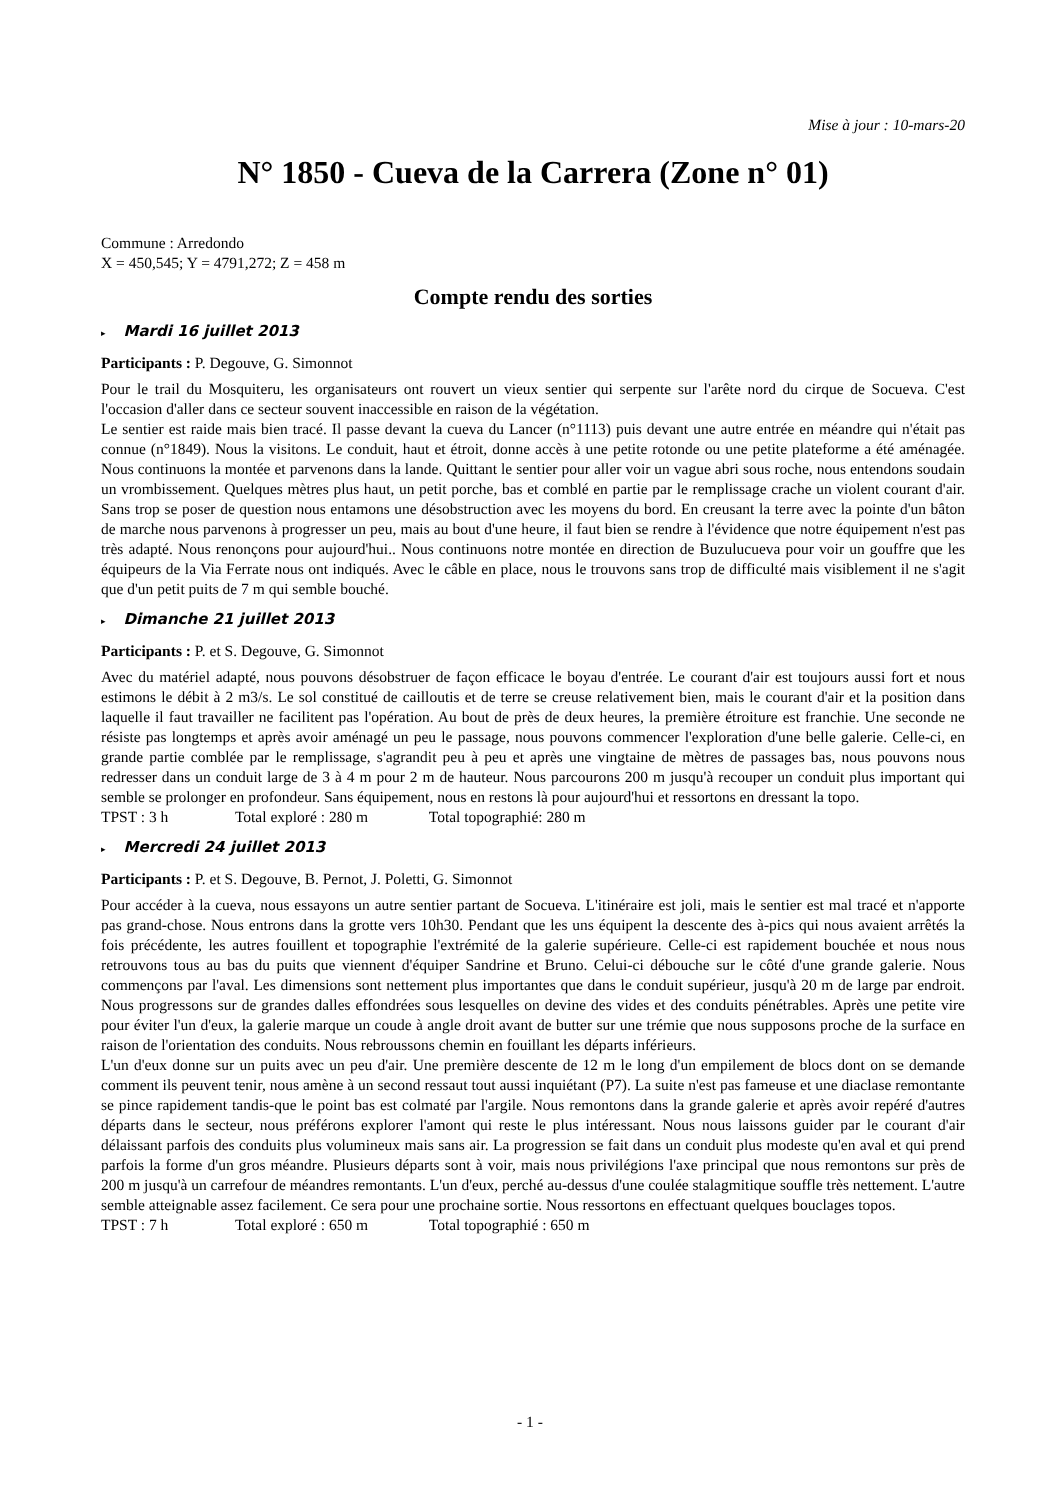Mise à jour : 10-mars-20
N° 1850 - Cueva de la Carrera (Zone n° 01)
Commune : Arredondo
X = 450,545; Y = 4791,272; Z = 458 m
Compte rendu des sorties
▸ Mardi 16 juillet 2013
Participants : P. Degouve, G. Simonnot
Pour le trail du Mosquiteru, les organisateurs ont rouvert un vieux sentier qui serpente sur l'arête nord du cirque de Socueva. C'est l'occasion d'aller dans ce secteur souvent inaccessible en raison de la végétation.
Le sentier est raide mais bien tracé. Il passe devant la cueva du Lancer (n°1113) puis devant une autre entrée en méandre qui n'était pas connue (n°1849). Nous la visitons. Le conduit, haut et étroit, donne accès à une petite rotonde ou une petite plateforme a été aménagée. Nous continuons la montée et parvenons dans la lande. Quittant le sentier pour aller voir un vague abri sous roche, nous entendons soudain un vrombissement. Quelques mètres plus haut, un petit porche, bas et comblé en partie par le remplissage crache un violent courant d'air. Sans trop se poser de question nous entamons une désobstruction avec les moyens du bord. En creusant la terre avec la pointe d'un bâton de marche nous parvenons à progresser un peu, mais au bout d'une heure, il faut bien se rendre à l'évidence que notre équipement n'est pas très adapté. Nous renonçons pour aujourd'hui.. Nous continuons notre montée en direction de Buzulucueva pour voir un gouffre que les équipeurs de la Via Ferrate nous ont indiqués. Avec le câble en place, nous le trouvons sans trop de difficulté mais visiblement il ne s'agit que d'un petit puits de 7 m qui semble bouché.
▸ Dimanche 21 juillet 2013
Participants : P. et S. Degouve, G. Simonnot
Avec du matériel adapté, nous pouvons désobstruer de façon efficace le boyau d'entrée. Le courant d'air est toujours aussi fort et nous estimons le débit à 2 m3/s. Le sol constitué de cailloutis et de terre se creuse relativement bien, mais le courant d'air et la position dans laquelle il faut travailler ne facilitent pas l'opération. Au bout de près de deux heures, la première étroiture est franchie. Une seconde ne résiste pas longtemps et après avoir aménagé un peu le passage, nous pouvons commencer l'exploration d'une belle galerie. Celle-ci, en grande partie comblée par le remplissage, s'agrandit peu à peu et après une vingtaine de mètres de passages bas, nous pouvons nous redresser dans un conduit large de 3 à 4 m pour 2 m de hauteur. Nous parcourons 200 m jusqu'à recouper un conduit plus important qui semble se prolonger en profondeur. Sans équipement, nous en restons là pour aujourd'hui et ressortons en dressant la topo.
TPST : 3 h Total exploré : 280 m Total topographié: 280 m
▸ Mercredi 24 juillet 2013
Participants : P. et S. Degouve, B. Pernot, J. Poletti, G. Simonnot
Pour accéder à la cueva, nous essayons un autre sentier partant de Socueva. L'itinéraire est joli, mais le sentier est mal tracé et n'apporte pas grand-chose. Nous entrons dans la grotte vers 10h30. Pendant que les uns équipent la descente des à-pics qui nous avaient arrêtés la fois précédente, les autres fouillent et topographie l'extrémité de la galerie supérieure. Celle-ci est rapidement bouchée et nous nous retrouvons tous au bas du puits que viennent d'équiper Sandrine et Bruno. Celui-ci débouche sur le côté d'une grande galerie. Nous commençons par l'aval. Les dimensions sont nettement plus importantes que dans le conduit supérieur, jusqu'à 20 m de large par endroit. Nous progressons sur de grandes dalles effondrées sous lesquelles on devine des vides et des conduits pénétrables. Après une petite vire pour éviter l'un d'eux, la galerie marque un coude à angle droit avant de butter sur une trémie que nous supposons proche de la surface en raison de l'orientation des conduits. Nous rebroussons chemin en fouillant les départs inférieurs.
L'un d'eux donne sur un puits avec un peu d'air. Une première descente de 12 m le long d'un empilement de blocs dont on se demande comment ils peuvent tenir, nous amène à un second ressaut tout aussi inquiétant (P7). La suite n'est pas fameuse et une diaclase remontante se pince rapidement tandis-que le point bas est colmaté par l'argile. Nous remontons dans la grande galerie et après avoir repéré d'autres départs dans le secteur, nous préférons explorer l'amont qui reste le plus intéressant. Nous nous laissons guider par le courant d'air délaissant parfois des conduits plus volumineux mais sans air. La progression se fait dans un conduit plus modeste qu'en aval et qui prend parfois la forme d'un gros méandre. Plusieurs départs sont à voir, mais nous privilégions l'axe principal que nous remontons sur près de 200 m jusqu'à un carrefour de méandres remontants. L'un d'eux, perché au-dessus d'une coulée stalagmitique souffle très nettement. L'autre semble atteignable assez facilement. Ce sera pour une prochaine sortie. Nous ressortons en effectuant quelques bouclages topos.
TPST : 7 h Total exploré : 650 m Total topographié : 650 m
- 1 -